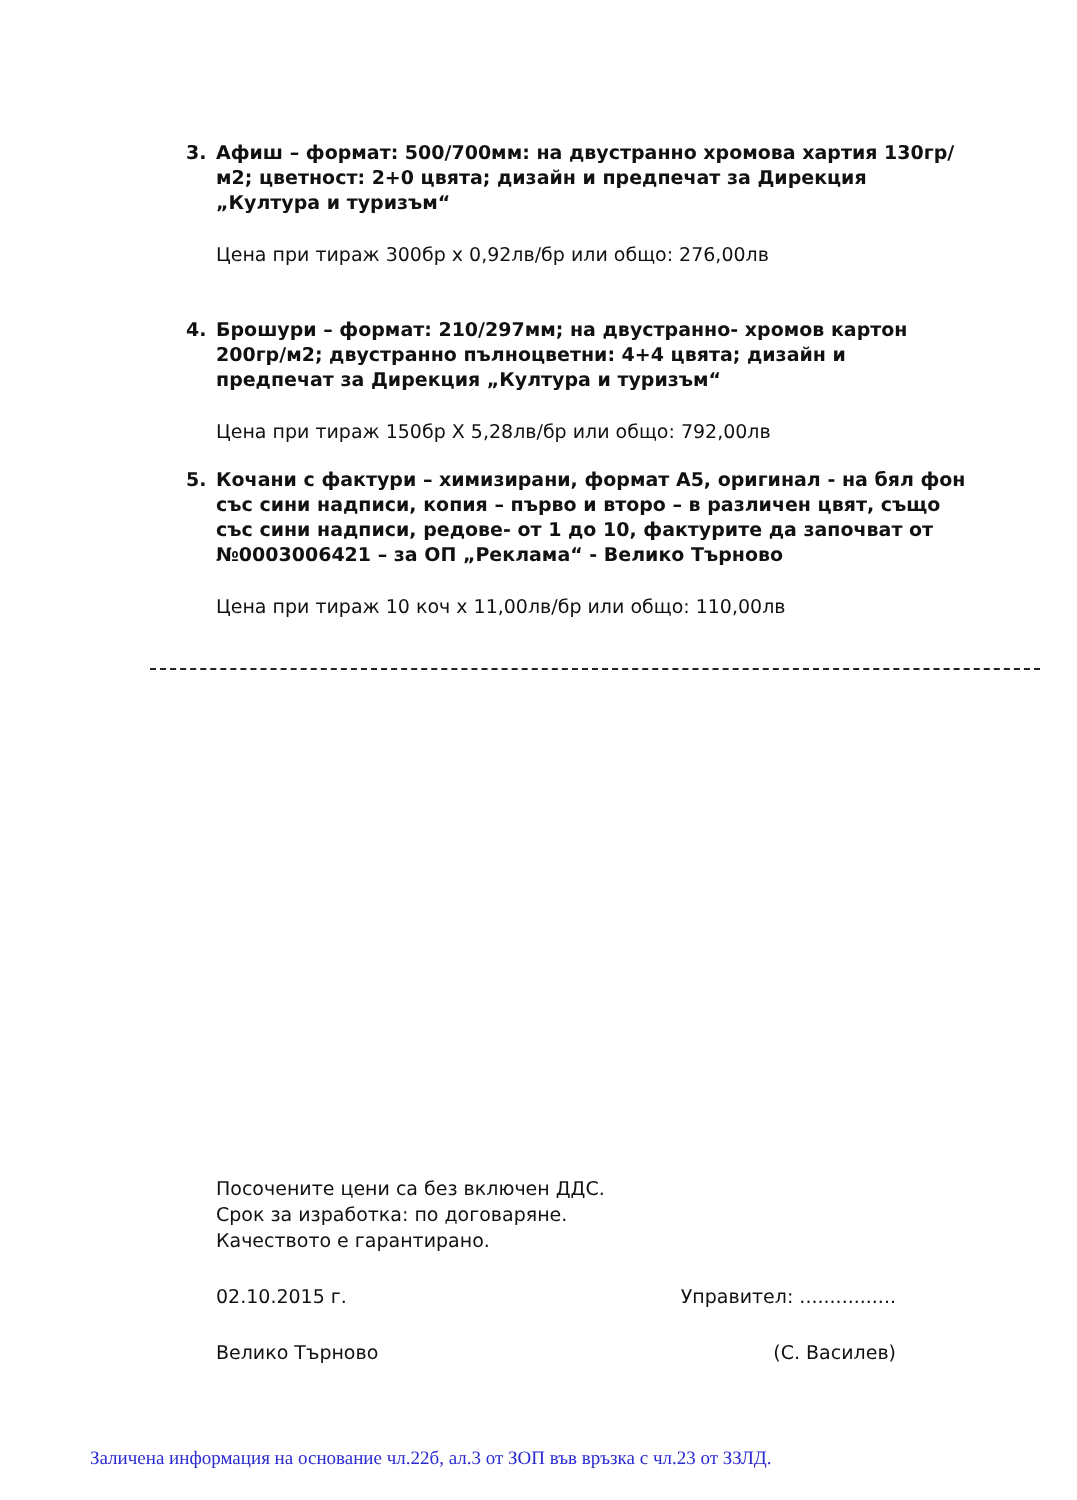3. Афиш – формат: 500/700мм: на двустранно хромова хартия 130гр/м2; цветност: 2+0 цвята; дизайн и предпечат за Дирекция „Култура и туризъм“
Цена при тираж 300бр х 0,92лв/бр или общо: 276,00лв
4. Брошури – формат: 210/297мм; на двустранно- хромов картон 200гр/м2; двустранно пълноцветни: 4+4 цвята; дизайн и предпечат за Дирекция „Култура и туризъм“
Цена при тираж 150бр Х 5,28лв/бр или общо: 792,00лв
5. Кочани с фактури – химизирани, формат А5, оригинал - на бял фон със сини надписи, копия – първо и второ – в различен цвят, също със сини надписи, редове- от 1 до 10, фактурите да започват от №0003006421 – за ОП „Реклама“ - Велико Търново
Цена при тираж 10 коч х 11,00лв/бр или общо: 110,00лв
Посочените цени са без включен ДДС.
Срок за изработка: по договаряне.
Качеството е гарантирано.
02.10.2015 г. Управител: ................
Велико Търново (С. Василев)
Заличена информация на основание чл.22б, ал.3 от ЗОП във връзка с чл.23 от ЗЗЛД.